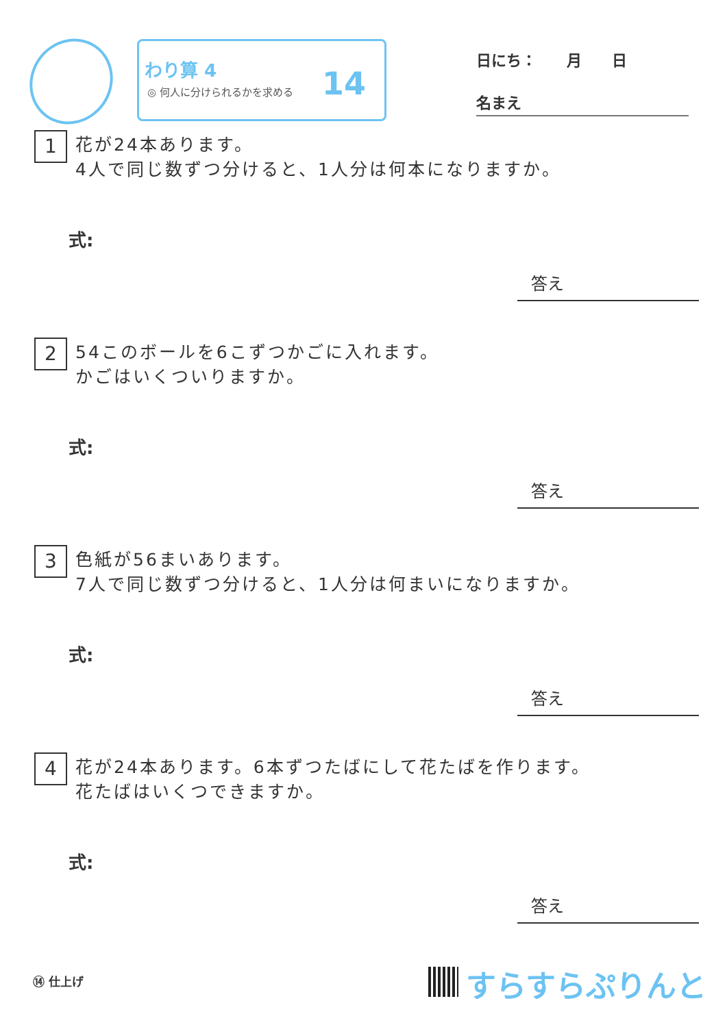わり算 4
◎ 何人に分けられるかを求める
14
日にち：　　月　　日
名まえ
1
花が24本あります。
4人で同じ数ずつ分けると、1人分は何本になりますか。
式:
答え
2
54このボールを6こずつかごに入れます。
かごはいくついりますか。
式:
答え
3
色紙が56まいあります。
7人で同じ数ずつ分けると、1人分は何まいになりますか。
式:
答え
4
花が24本あります。6本ずつたばにして花たばを作ります。
花たばはいくつできますか。
式:
答え
⑭ 仕上げ すらすらぷりんと